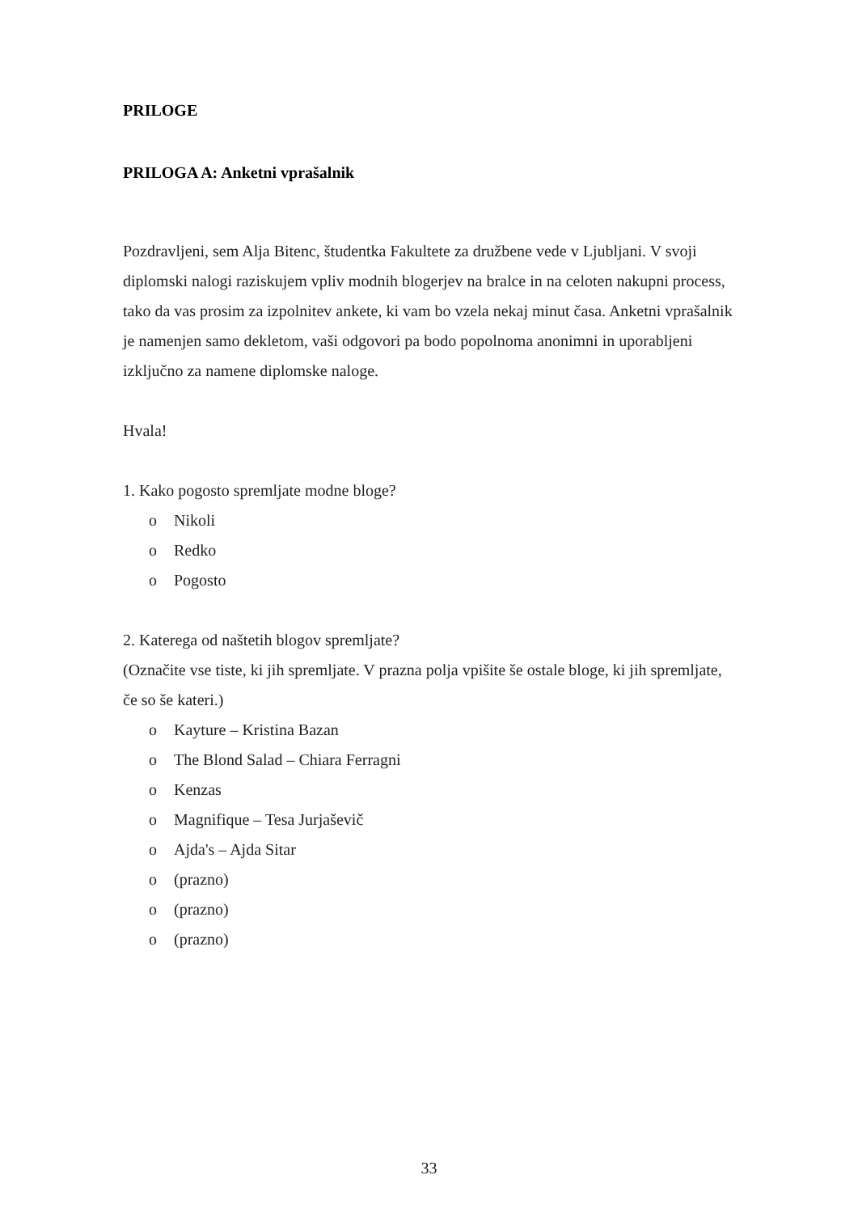PRILOGE
PRILOGA A: Anketni vprašalnik
Pozdravljeni, sem Alja Bitenc, študentka Fakultete za družbene vede v Ljubljani. V svoji diplomski nalogi raziskujem vpliv modnih blogerjev na bralce in na celoten nakupni process, tako da vas prosim za izpolnitev ankete, ki vam bo vzela nekaj minut časa. Anketni vprašalnik je namenjen samo dekletom, vaši odgovori pa bodo popolnoma anonimni in uporabljeni izključno za namene diplomske naloge.
Hvala!
1. Kako pogosto spremljate modne bloge?
o Nikoli
o Redko
o Pogosto
2. Katerega od naštetih blogov spremljate?
(Označite vse tiste, ki jih spremljate. V prazna polja vpišite še ostale bloge, ki jih spremljate, če so še kateri.)
o Kayture – Kristina Bazan
o The Blond Salad – Chiara Ferragni
o Kenzas
o Magnifique – Tesa Jurjaševič
o Ajda's – Ajda Sitar
o (prazno)
o (prazno)
o (prazno)
33